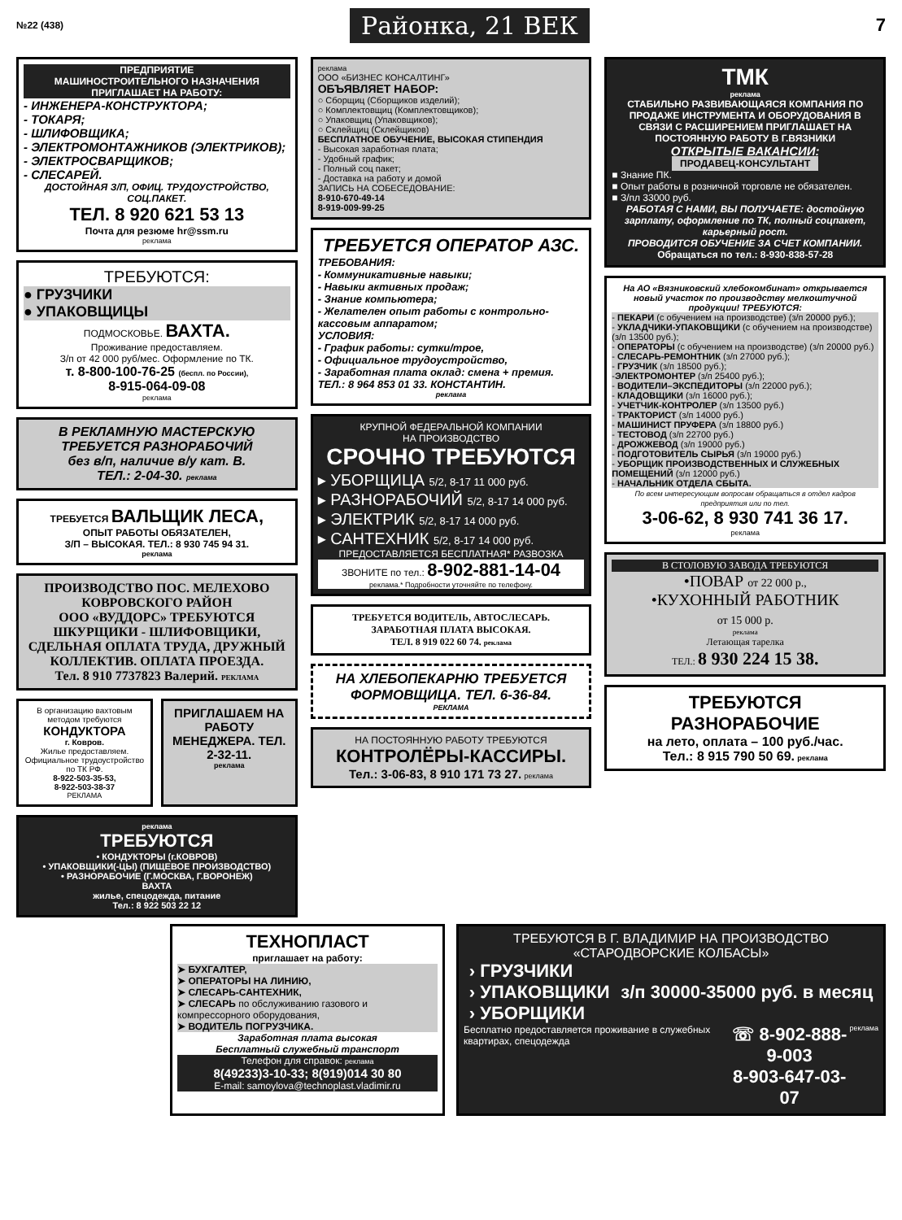№22 (438) Районка, 21 ВЕК 7
ПРЕДПРИЯТИЕ
МАШИНОСТРОИТЕЛЬНОГО НАЗНАЧЕНИЯ
ПРИГЛАШАЕТ НА РАБОТУ:
- ИНЖЕНЕРА-КОНСТРУКТОРА;
- ТОКАРЯ;
- ШЛИФОВЩИКА;
- ЭЛЕКТРОМОНТАЖНИКОВ (ЭЛЕКТРИКОВ);
- ЭЛЕКТРОСВАРЩИКОВ;
- СЛЕСАРЕЙ.
ДОСТОЙНАЯ З/П, ОФИЦ. ТРУДОУСТРОЙСТВО, СОЦ.ПАКЕТ.
ТЕЛ. 8 920 621 53 13
Почта для резюме hr@ssm.ru
реклама
ТРЕБУЮТСЯ:
● ГРУЗЧИКИ
● УПАКОВЩИЦЫ
ПОДМОСКОВЬЕ. ВАХТА.
Проживание предоставляем.
З/п от 42 000 руб/мес. Оформление по ТК.
т. 8-800-100-76-25 (беспл. по России),
8-915-064-09-08
реклама
В РЕКЛАМНУЮ МАСТЕРСКУЮ ТРЕБУЕТСЯ РАЗНОРАБОЧИЙ
без в/п, наличие в/у кат. В.
ТЕЛ.: 2-04-30. реклама
ТРЕБУЕТСЯ ВАЛЬЩИК ЛЕСА,
ОПЫТ РАБОТЫ ОБЯЗАТЕЛЕН,
З/П – ВЫСОКАЯ. ТЕЛ.: 8 930 745 94 31.
реклама
ПРОИЗВОДСТВО ПОС. МЕЛЕХОВО КОВРОВСКОГО РАЙОН
ООО «ВУДДОРС» ТРЕБУЮТСЯ ШКУРЩИКИ - ШЛИФОВЩИКИ, СДЕЛЬНАЯ ОПЛАТА ТРУДА, ДРУЖНЫЙ КОЛЛЕКТИВ. ОПЛАТА ПРОЕЗДА.
Тел. 8 910 7737823 Валерий. РЕКЛАМА
В организацию вахтовым методом требуются
КОНДУКТОРА
г. Ковров.
Жилье предоставляем. Официальное трудоустройство по ТК РФ.
8-922-503-35-53,
8-922-503-38-37
РЕКЛАМА
ПРИГЛАШАЕМ НА РАБОТУ МЕНЕДЖЕРА. ТЕЛ. 2-32-11.
реклама
реклама
ТРЕБУЮТСЯ
• КОНДУКТОРЫ (г.КОВРОВ)
• УПАКОВЩИКИ(-ЦЫ) (ПИЩЕВОЕ ПРОИЗВОДСТВО)
• РАЗНОРАБОЧИЕ (Г.МОСКВА, Г.ВОРОНЕЖ)
ВАХТА
жилье, спецодежда, питание
Тел.: 8 922 503 22 12
реклама
ООО «БИЗНЕС КОНСАЛТИНГ»
ОБЪЯВЛЯЕТ НАБОР:
○ Сборщиц (Сборщиков изделий);
○ Комплектовщиц (Комплектовщиков);
○ Упаковщиц (Упаковщиков);
○ Склейщиц (Склейщиков)
БЕСПЛАТНОЕ ОБУЧЕНИЕ, ВЫСОКАЯ СТИПЕНДИЯ
- Высокая заработная плата;
- Удобный график;
- Полный соц пакет;
- Доставка на работу и домой
ЗАПИСЬ НА СОБЕСЕДОВАНИЕ:
8-910-670-49-14
8-919-009-99-25
ТРЕБУЕТСЯ ОПЕРАТОР АЗС.
ТРЕБОВАНИЯ:
- Коммуникативные навыки;
- Навыки активных продаж;
- Знание компьютера;
- Желателен опыт работы с контрольно-кассовым аппаратом;
УСЛОВИЯ:
- График работы: сутки/трое,
- Официальное трудоустройство,
- Заработная плата оклад: смена + премия.
ТЕЛ.: 8 964 853 01 33. КОНСТАНТИН.
реклама
КРУПНОЙ ФЕДЕРАЛЬНОЙ КОМПАНИИ
НА ПРОИЗВОДСТВО
СРОЧНО ТРЕБУЮТСЯ
▸ УБОРЩИЦА 5/2, 8-17 11 000 руб.
▸ РАЗНОРАБОЧИЙ 5/2, 8-17 14 000 руб.
▸ ЭЛЕКТРИК 5/2, 8-17 14 000 руб.
▸ САНТЕХНИК 5/2, 8-17 14 000 руб.
ПРЕДОСТАВЛЯЕТСЯ БЕСПЛАТНАЯ* РАЗВОЗКА
ЗВОНИТЕ по тел.: 8-902-881-14-04
реклама.* Подробности уточняйте по телефону.
ТРЕБУЕТСЯ ВОДИТЕЛЬ, АВТОСЛЕСАРЬ.
ЗАРАБОТНАЯ ПЛАТА ВЫСОКАЯ.
ТЕЛ. 8 919 022 60 74. реклама
НА ХЛЕБОПЕКАРНЮ ТРЕБУЕТСЯ ФОРМОВЩИЦА. ТЕЛ. 6-36-84.
РЕКЛАМА
НА ПОСТОЯННУЮ РАБОТУ ТРЕБУЮТСЯ
КОНТРОЛЁРЫ-КАССИРЫ.
Тел.: 3-06-83, 8 910 171 73 27. реклама
ТМК
реклама
СТАБИЛЬНО РАЗВИВАЮЩАЯСЯ КОМПАНИЯ ПО ПРОДАЖЕ ИНСТРУМЕНТА И ОБОРУДОВАНИЯ В СВЯЗИ С РАСШИРЕНИЕМ ПРИГЛАШАЕТ НА ПОСТОЯННУЮ РАБОТУ В Г.ВЯЗНИКИ
ОТКРЫТЫЕ ВАКАНСИИ:
ПРОДАВЕЦ-КОНСУЛЬТАНТ
■ Знание ПК.
■ Опыт работы в розничной торговле не обязателен.
■ З/пл 33000 руб.
РАБОТАЯ С НАМИ, ВЫ ПОЛУЧАЕТЕ: достойную зарплату, оформление по ТК, полный соцпакет, карьерный рост.
ПРОВОДИТСЯ ОБУЧЕНИЕ ЗА СЧЕТ КОМПАНИИ.
Обращаться по тел.: 8-930-838-57-28
На АО «Вязниковский хлебокомбинат» открывается новый участок по производству мелкоштучной продукции! ТРЕБУЮТСЯ:
- ПЕКАРИ (с обучением на производстве) (з/п 20000 руб.);
- УКЛАДЧИКИ-УПАКОВЩИКИ (с обучением на производстве) (з/п 13500 руб.);
- ОПЕРАТОРЫ (с обучением на производстве) (з/п 20000 руб.)
- СЛЕСАРЬ-РЕМОНТНИК (з/п 27000 руб.);
- ГРУЗЧИК (з/п 18500 руб.);
-ЭЛЕКТРОМОНТЕР (з/п 25400 руб.);
- ВОДИТЕЛИ–ЭКСПЕДИТОРЫ (з/п 22000 руб.);
- КЛАДОВЩИКИ (з/п 16000 руб.);
- УЧЕТЧИК-КОНТРОЛЕР (з/п 13500 руб.)
- ТРАКТОРИСТ (з/п 14000 руб.)
- МАШИНИСТ ПРУФЕРА (з/п 18800 руб.)
- ТЕСТОВОД (з/п 22700 руб.)
- ДРОЖЖЕВОД (з/п 19000 руб.)
- ПОДГОТОВИТЕЛЬ СЫРЬЯ (з/п 19000 руб.)
- УБОРЩИК ПРОИЗВОДСТВЕННЫХ И СЛУЖЕБНЫХ ПОМЕЩЕНИЙ (з/п 12000 руб.)
- НАЧАЛЬНИК ОТДЕЛА СБЫТА.
По всем интересующим вопросам обращаться в отдел кадров предприятия или по тел.
3-06-62, 8 930 741 36 17.
реклама
В СТОЛОВУЮ ЗАВОДА ТРЕБУЮТСЯ
•ПОВАР от 22 000 р.,
•КУХОННЫЙ РАБОТНИК
от 15 000 р.
реклама
Летающая тарелка
ТЕЛ.: 8 930 224 15 38.
ТРЕБУЮТСЯ РАЗНОРАБОЧИЕ
на лето, оплата – 100 руб./час.
Тел.: 8 915 790 50 69. реклама
ТЕХНОПЛАСТ
приглашает на работу:
➤ БУХГАЛТЕР,
➤ ОПЕРАТОРЫ НА ЛИНИЮ,
➤ СЛЕСАРЬ-САНТЕХНИК,
➤ СЛЕСАРЬ по обслуживанию газового и компрессорного оборудования,
➤ ВОДИТЕЛЬ ПОГРУЗЧИКА.
Заработная плата высокая
Бесплатный служебный транспорт
Телефон для справок: реклама
8(49233)3-10-33; 8(919)014 30 80
E-mail: samoylova@technoplast.vladimir.ru
ТРЕБУЮТСЯ В Г. ВЛАДИМИР НА ПРОИЗВОДСТВО
«СТАРОДВОРСКИЕ КОЛБАСЫ»
› ГРУЗЧИКИ
› УПАКОВЩИКИ
› УБОРЩИКИ
з/п 30000-35000 руб. в месяц
Бесплатно предоставляется проживание в служебных квартирах, спецодежда
☏ 8-902-888-9-003
8-903-647-03-07
реклама